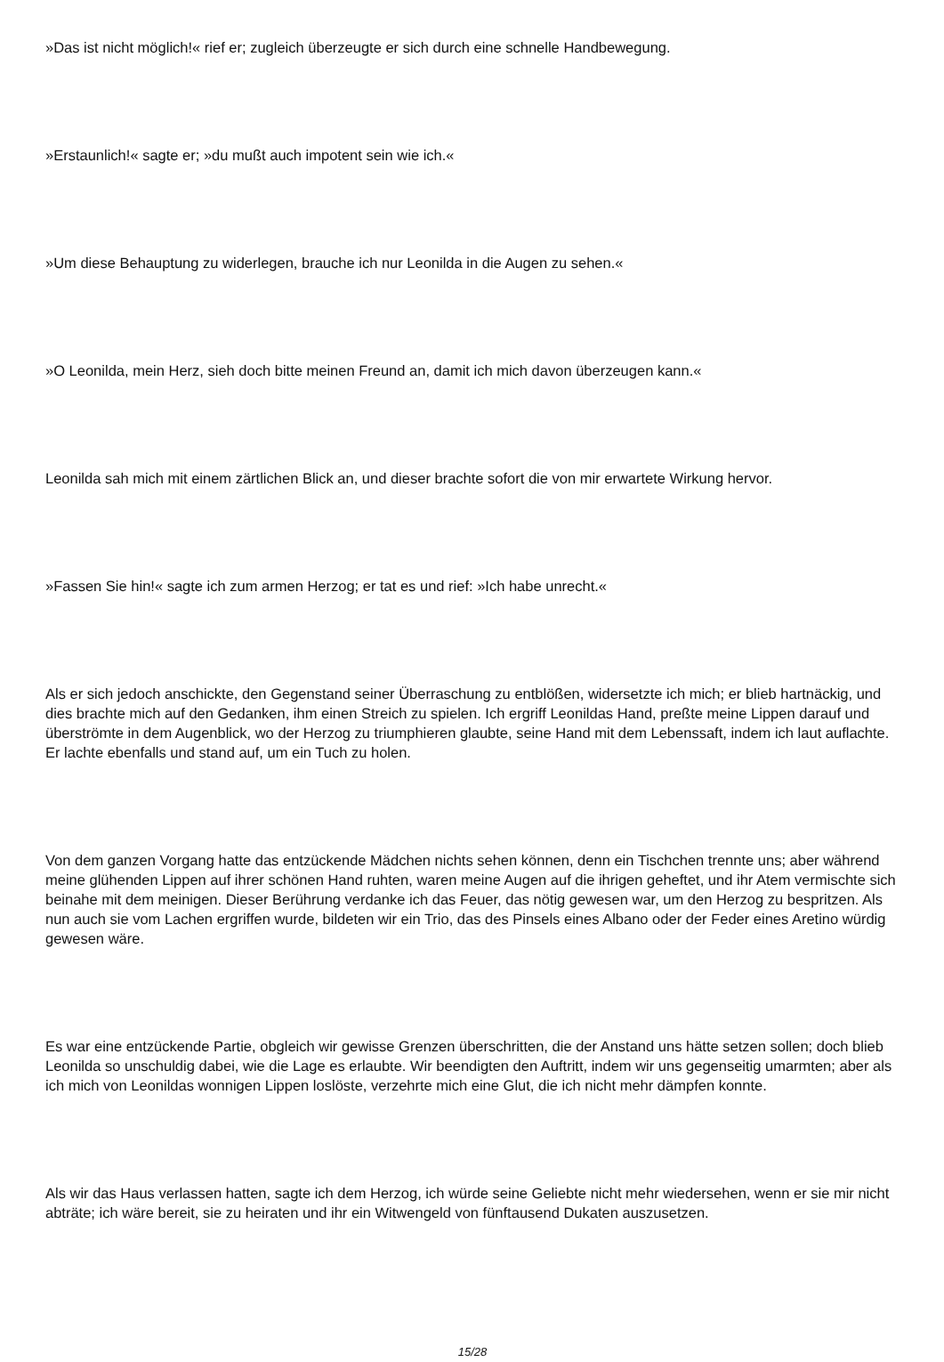»Das ist nicht möglich!« rief er; zugleich überzeugte er sich durch eine schnelle Handbewegung.
»Erstaunlich!« sagte er; »du mußt auch impotent sein wie ich.«
»Um diese Behauptung zu widerlegen, brauche ich nur Leonilda in die Augen zu sehen.«
»O Leonilda, mein Herz, sieh doch bitte meinen Freund an, damit ich mich davon überzeugen kann.«
Leonilda sah mich mit einem zärtlichen Blick an, und dieser brachte sofort die von mir erwartete Wirkung hervor.
»Fassen Sie hin!« sagte ich zum armen Herzog; er tat es und rief: »Ich habe unrecht.«
Als er sich jedoch anschickte, den Gegenstand seiner Überraschung zu entblößen, widersetzte ich mich; er blieb hartnäckig, und dies brachte mich auf den Gedanken, ihm einen Streich zu spielen. Ich ergriff Leonildas Hand, preßte meine Lippen darauf und überströmte in dem Augenblick, wo der Herzog zu triumphieren glaubte, seine Hand mit dem Lebenssaft, indem ich laut auflachte. Er lachte ebenfalls und stand auf, um ein Tuch zu holen.
Von dem ganzen Vorgang hatte das entzückende Mädchen nichts sehen können, denn ein Tischchen trennte uns; aber während meine glühenden Lippen auf ihrer schönen Hand ruhten, waren meine Augen auf die ihrigen geheftet, und ihr Atem vermischte sich beinahe mit dem meinigen. Dieser Berührung verdanke ich das Feuer, das nötig gewesen war, um den Herzog zu bespritzen. Als nun auch sie vom Lachen ergriffen wurde, bildeten wir ein Trio, das des Pinsels eines Albano oder der Feder eines Aretino würdig gewesen wäre.
Es war eine entzückende Partie, obgleich wir gewisse Grenzen überschritten, die der Anstand uns hätte setzen sollen; doch blieb Leonilda so unschuldig dabei, wie die Lage es erlaubte. Wir beendigten den Auftritt, indem wir uns gegenseitig umarmten; aber als ich mich von Leonildas wonnigen Lippen loslöste, verzehrte mich eine Glut, die ich nicht mehr dämpfen konnte.
Als wir das Haus verlassen hatten, sagte ich dem Herzog, ich würde seine Geliebte nicht mehr wiedersehen, wenn er sie mir nicht abträte; ich wäre bereit, sie zu heiraten und ihr ein Witwengeld von fünftausend Dukaten auszusetzen.
15/28